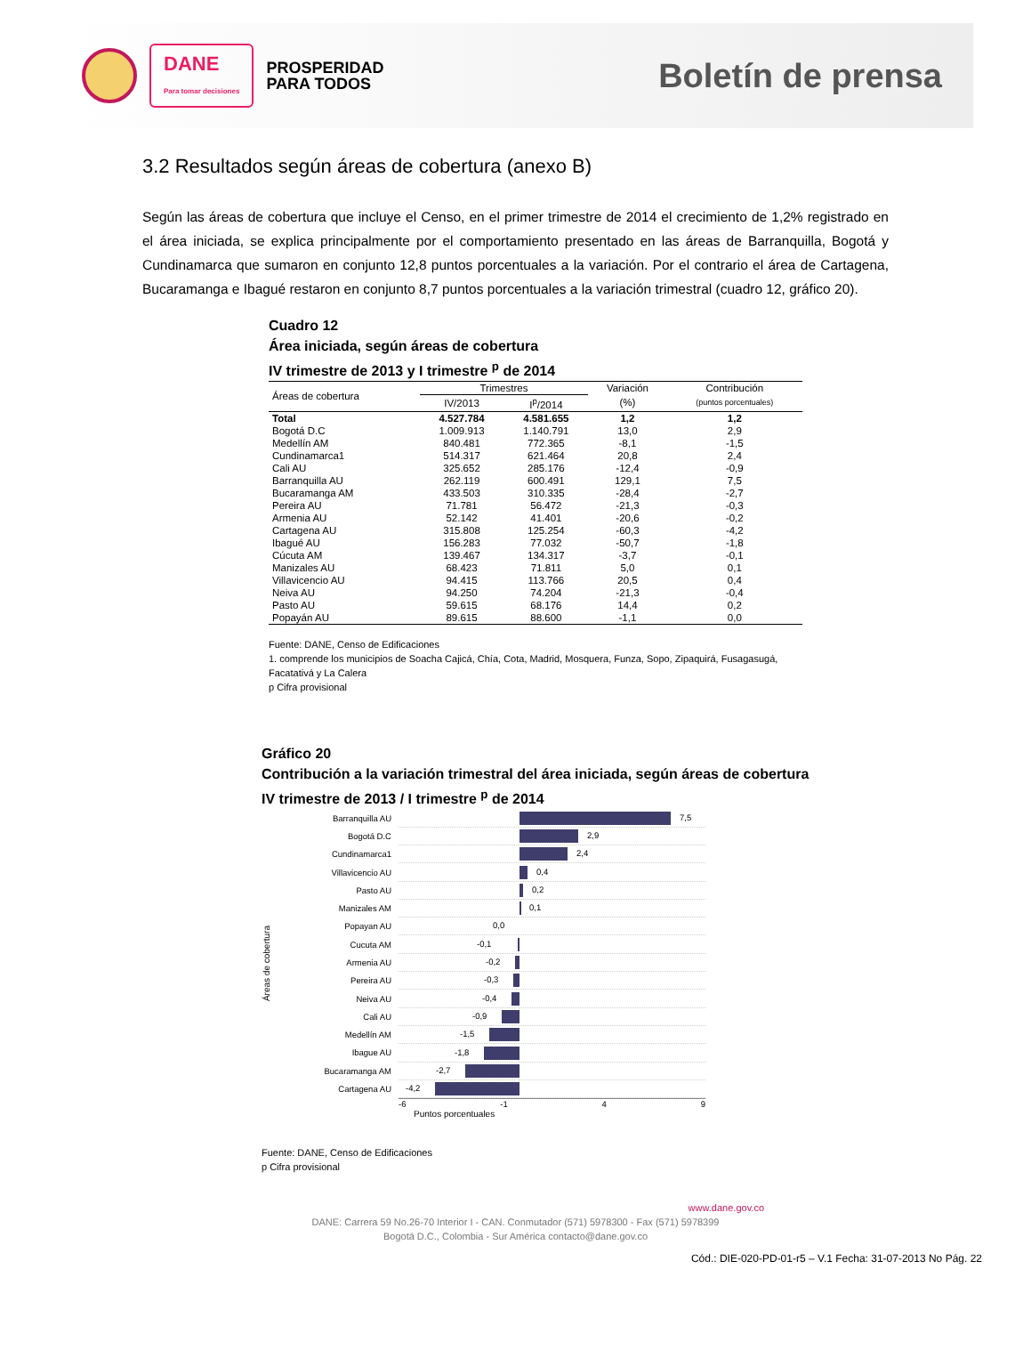DANE
Para tomar decisiones
PROSPERIDAD
PARA TODOS
Boletín de prensa
3.2 Resultados según áreas de cobertura (anexo B)
Según las áreas de cobertura que incluye el Censo, en el primer trimestre de 2014 el crecimiento de 1,2% registrado en el área iniciada, se explica principalmente por el comportamiento presentado en las áreas de Barranquilla, Bogotá y Cundinamarca que sumaron en conjunto 12,8 puntos porcentuales a la variación. Por el contrario el área de Cartagena, Bucaramanga e Ibagué restaron en conjunto 8,7 puntos porcentuales a la variación trimestral (cuadro 12, gráfico 20).
Cuadro 12
Área iniciada, según áreas de cobertura
IV trimestre de 2013 y I trimestre <sup>p</sup> de 2014
| Áreas de cobertura | Trimestres | | Variación | Contribución |
| --- | --- | --- | --- | --- |
| | IV/2013 | I<sup>p</sup>/2014 | (%) | (puntos porcentuales) |
| Total | 4.527.784 | 4.581.655 | 1,2 | 1,2 |
| Bogotá D.C | 1.009.913 | 1.140.791 | 13,0 | 2,9 |
| Medellín AM | 840.481 | 772.365 | -8,1 | -1,5 |
| Cundinamarca1 | 514.317 | 621.464 | 20,8 | 2,4 |
| Cali AU | 325.652 | 285.176 | -12,4 | -0,9 |
| Barranquilla AU | 262.119 | 600.491 | 129,1 | 7,5 |
| Bucaramanga AM | 433.503 | 310.335 | -28,4 | -2,7 |
| Pereira AU | 71.781 | 56.472 | -21,3 | -0,3 |
| Armenia AU | 52.142 | 41.401 | -20,6 | -0,2 |
| Cartagena AU | 315.808 | 125.254 | -60,3 | -4,2 |
| Ibagué AU | 156.283 | 77.032 | -50,7 | -1,8 |
| Cúcuta AM | 139.467 | 134.317 | -3,7 | -0,1 |
| Manizales AU | 68.423 | 71.811 | 5,0 | 0,1 |
| Villavicencio AU | 94.415 | 113.766 | 20,5 | 0,4 |
| Neiva AU | 94.250 | 74.204 | -21,3 | -0,4 |
| Pasto AU | 59.615 | 68.176 | 14,4 | 0,2 |
| Popayán AU | 89.615 | 88.600 | -1,1 | 0,0 |
Fuente: DANE, Censo de Edificaciones
1. comprende los municipios de Soacha Cajicá, Chía, Cota, Madrid, Mosquera, Funza, Sopo, Zipaquirá, Fusagasugá, Facatativá y La Calera
p Cifra provisional
Gráfico 20
Contribución a la variación trimestral del área iniciada, según áreas de cobertura
IV trimestre de 2013 / I trimestre <sup>p</sup> de 2014
Áreas de cobertura
Barranquilla AU
7,5
Bogotá D.C
2,9
Cundinamarca1
2,4
Villavicencio AU
0,4
Pasto AU
0,2
Manizales AM
0,1
Popayan AU
0,0
Cucuta AM
-0,1
Armenia AU
-0,2
Pereira AU
-0,3
Neiva AU
-0,4
Cali AU
-0,9
Medellín AM
-1,5
Ibague AU
-1,8
Bucaramanga AM
-2,7
Cartagena AU
-4,2
-6 -1 4 9
Puntos porcentuales
Fuente: DANE, Censo de Edificaciones
p Cifra provisional
www.dane.gov.co
DANE: Carrera 59 No.26-70 Interior I - CAN. Conmutador (571) 5978300 - Fax (571) 5978399
Bogotá D.C., Colombia - Sur América contacto@dane.gov.co
Cód.: DIE-020-PD-01-r5 – V.1 Fecha: 31-07-2013 No Pág. 22